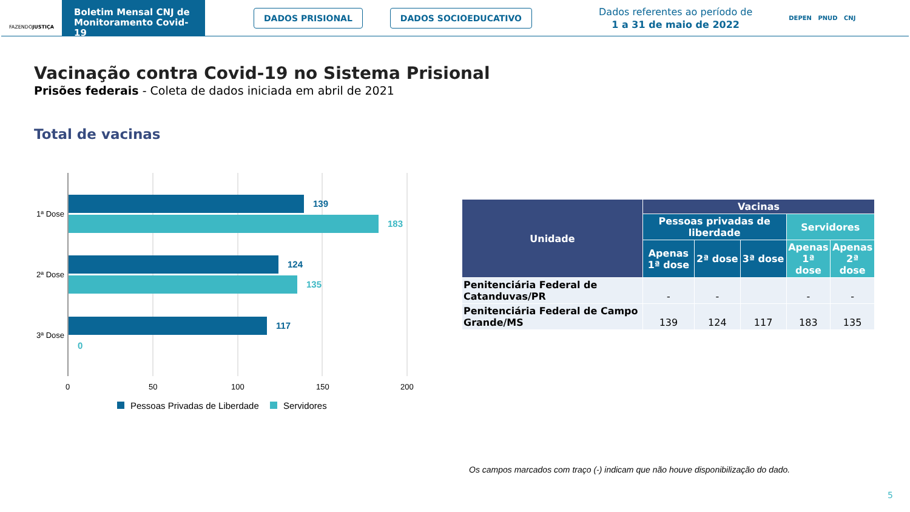FAZENDOJUSTIÇA
Boletim Mensal CNJ de Monitoramento Covid-19
DADOS PRISIONAL DADOS SOCIOEDUCATIVO
Dados referentes ao período de
1 a 31 de maio de 2022
DEPEN PNUD CNJ
Vacinação contra Covid-19 no Sistema Prisional
Prisões federais - Coleta de dados iniciada em abril de 2021
Total de vacinas
139
183
124
135
117
0
1ª Dose
2ª Dose
3ª Dose
0
50
100
150
200
Pessoas Privadas de Liberdade
Servidores
| Unidade | Vacinas | | | | |
| --- | --- | --- | --- | --- | --- |
| | Pessoas privadas de liberdade | | | Servidores | |
| | Apenas 1ª dose | 2ª dose | 3ª dose | Apenas 1ª dose | Apenas 2ª dose |
| Penitenciária Federal de Catanduvas/PR | - | - | | - | - |
| Penitenciária Federal de Campo Grande/MS | 139 | 124 | 117 | 183 | 135 |
Os campos marcados com traço (-) indicam que não houve disponibilização do dado.
5